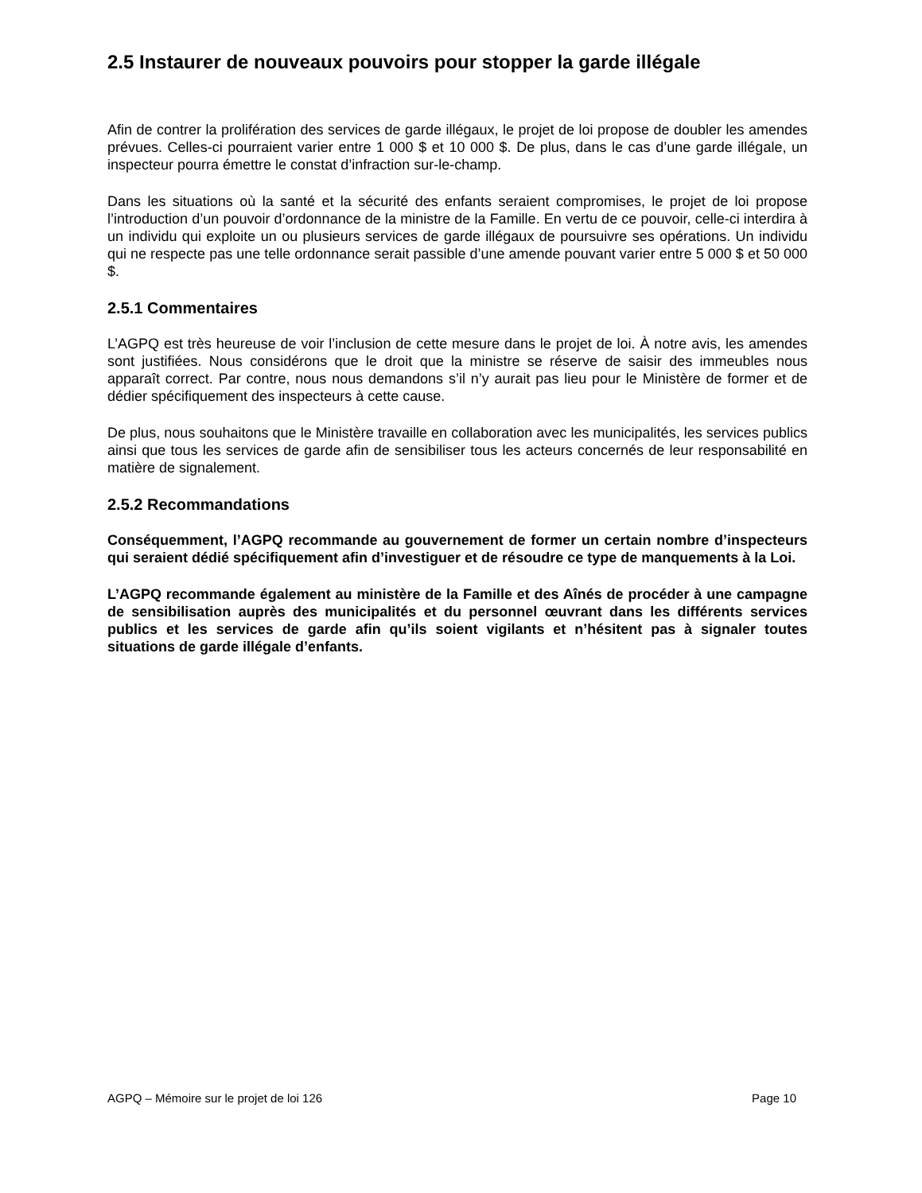2.5 Instaurer de nouveaux pouvoirs pour stopper la garde illégale
Afin de contrer la prolifération des services de garde illégaux, le projet de loi propose de doubler les amendes prévues. Celles-ci pourraient varier entre 1 000 $ et 10 000 $. De plus, dans le cas d’une garde illégale, un inspecteur pourra émettre le constat d’infraction sur-le-champ.
Dans les situations où la santé et la sécurité des enfants seraient compromises, le projet de loi propose l’introduction d’un pouvoir d’ordonnance de la ministre de la Famille. En vertu de ce pouvoir, celle-ci interdira à un individu qui exploite un ou plusieurs services de garde illégaux de poursuivre ses opérations. Un individu qui ne respecte pas une telle ordonnance serait passible d’une amende pouvant varier entre 5 000 $ et 50 000 $.
2.5.1 Commentaires
L’AGPQ est très heureuse de voir l’inclusion de cette mesure dans le projet de loi. À notre avis, les amendes sont justifiées. Nous considérons que le droit que la ministre se réserve de saisir des immeubles nous apparaît correct. Par contre, nous nous demandons s’il n’y aurait pas lieu pour le Ministère de former et de dédier spécifiquement des inspecteurs à cette cause.
De plus, nous souhaitons que le Ministère travaille en collaboration avec les municipalités, les services publics ainsi que tous les services de garde afin de sensibiliser tous les acteurs concernés de leur responsabilité en matière de signalement.
2.5.2 Recommandations
Conséquemment, l’AGPQ recommande au gouvernement de former un certain nombre d’inspecteurs qui seraient dédié spécifiquement afin d’investiguer et de résoudre ce type de manquements à la Loi.
L’AGPQ recommande également au ministère de la Famille et des Aînés de procéder à une campagne de sensibilisation auprès des municipalités et du personnel œuvrant dans les différents services publics et les services de garde afin qu’ils soient vigilants et n’hésitent pas à signaler toutes situations de garde illégale d’enfants.
AGPQ – Mémoire sur le projet de loi 126 Page 10